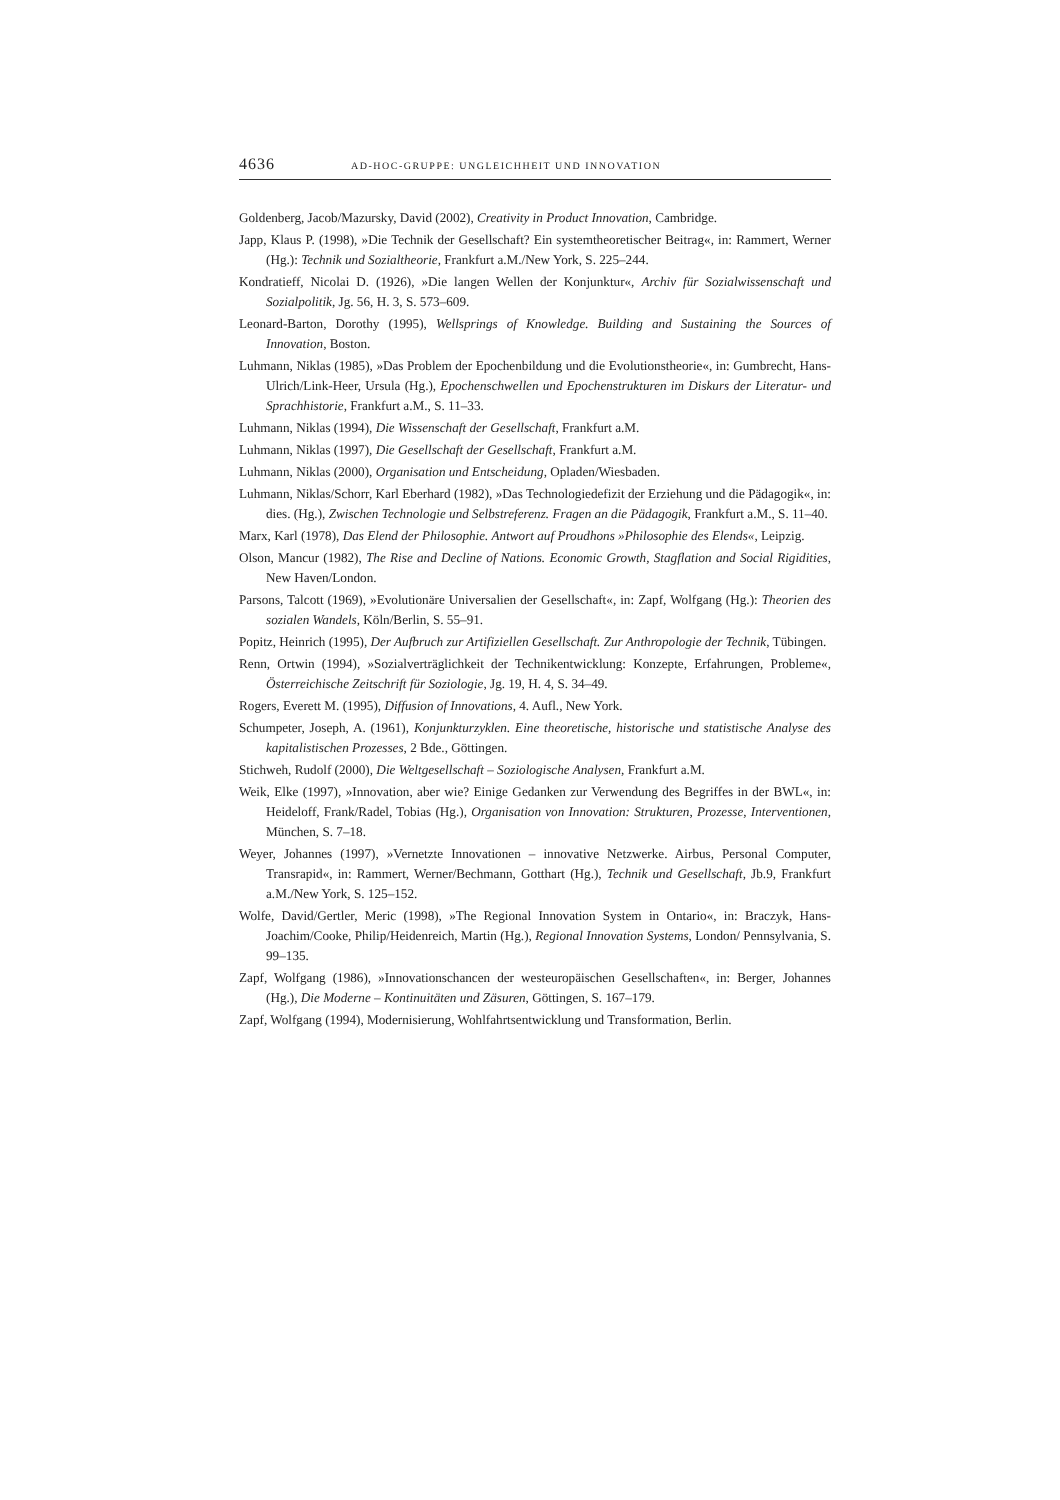4636 AD-HOC-GRUPPE: UNGLEICHHEIT UND INNOVATION
Goldenberg, Jacob/Mazursky, David (2002), Creativity in Product Innovation, Cambridge.
Japp, Klaus P. (1998), »Die Technik der Gesellschaft? Ein systemtheoretischer Beitrag«, in: Rammert, Werner (Hg.): Technik und Sozialtheorie, Frankfurt a.M./New York, S. 225–244.
Kondratieff, Nicolai D. (1926), »Die langen Wellen der Konjunktur«, Archiv für Sozialwissenschaft und Sozialpolitik, Jg. 56, H. 3, S. 573–609.
Leonard-Barton, Dorothy (1995), Wellsprings of Knowledge. Building and Sustaining the Sources of Innovation, Boston.
Luhmann, Niklas (1985), »Das Problem der Epochenbildung und die Evolutionstheorie«, in: Gumbrecht, Hans-Ulrich/Link-Heer, Ursula (Hg.), Epochenschwellen und Epochenstrukturen im Diskurs der Literatur- und Sprachhistorie, Frankfurt a.M., S. 11–33.
Luhmann, Niklas (1994), Die Wissenschaft der Gesellschaft, Frankfurt a.M.
Luhmann, Niklas (1997), Die Gesellschaft der Gesellschaft, Frankfurt a.M.
Luhmann, Niklas (2000), Organisation und Entscheidung, Opladen/Wiesbaden.
Luhmann, Niklas/Schorr, Karl Eberhard (1982), »Das Technologiedefizit der Erziehung und die Pädagogik«, in: dies. (Hg.), Zwischen Technologie und Selbstreferenz. Fragen an die Pädagogik, Frankfurt a.M., S. 11–40.
Marx, Karl (1978), Das Elend der Philosophie. Antwort auf Proudhons »Philosophie des Elends«, Leipzig.
Olson, Mancur (1982), The Rise and Decline of Nations. Economic Growth, Stagflation and Social Rigidities, New Haven/London.
Parsons, Talcott (1969), »Evolutionäre Universalien der Gesellschaft«, in: Zapf, Wolfgang (Hg.): Theorien des sozialen Wandels, Köln/Berlin, S. 55–91.
Popitz, Heinrich (1995), Der Aufbruch zur Artifiziellen Gesellschaft. Zur Anthropologie der Technik, Tübingen.
Renn, Ortwin (1994), »Sozialverträglichkeit der Technikentwicklung: Konzepte, Erfahrungen, Probleme«, Österreichische Zeitschrift für Soziologie, Jg. 19, H. 4, S. 34–49.
Rogers, Everett M. (1995), Diffusion of Innovations, 4. Aufl., New York.
Schumpeter, Joseph, A. (1961), Konjunkturzyklen. Eine theoretische, historische und statistische Analyse des kapitalistischen Prozesses, 2 Bde., Göttingen.
Stichweh, Rudolf (2000), Die Weltgesellschaft – Soziologische Analysen, Frankfurt a.M.
Weik, Elke (1997), »Innovation, aber wie? Einige Gedanken zur Verwendung des Begriffes in der BWL«, in: Heideloff, Frank/Radel, Tobias (Hg.), Organisation von Innovation: Strukturen, Prozesse, Interventionen, München, S. 7–18.
Weyer, Johannes (1997), »Vernetzte Innovationen – innovative Netzwerke. Airbus, Personal Computer, Transrapid«, in: Rammert, Werner/Bechmann, Gotthart (Hg.), Technik und Gesellschaft, Jb.9, Frankfurt a.M./New York, S. 125–152.
Wolfe, David/Gertler, Meric (1998), »The Regional Innovation System in Ontario«, in: Braczyk, Hans-Joachim/Cooke, Philip/Heidenreich, Martin (Hg.), Regional Innovation Systems, London/ Pennsylvania, S. 99–135.
Zapf, Wolfgang (1986), »Innovationschancen der westeuropäischen Gesellschaften«, in: Berger, Johannes (Hg.), Die Moderne – Kontinuitäten und Zäsuren, Göttingen, S. 167–179.
Zapf, Wolfgang (1994), Modernisierung, Wohlfahrtsentwicklung und Transformation, Berlin.